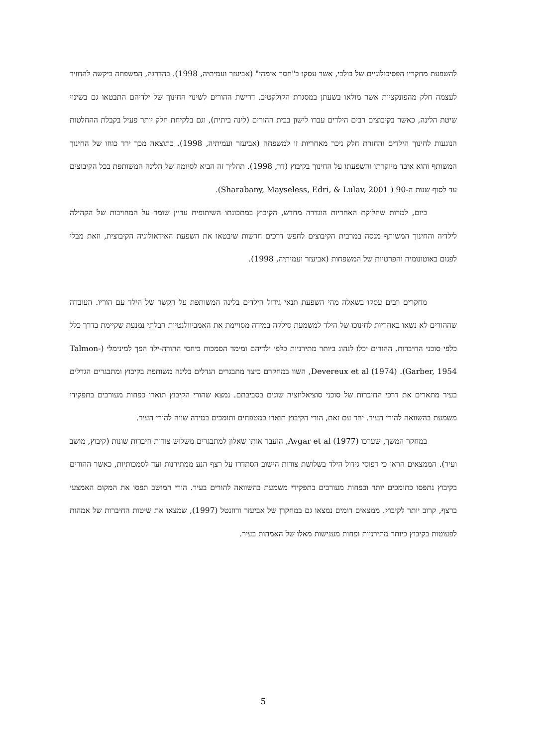להשפעת מחקריו הפסיכולוגיים של בולבי, אשר עסקו ב"חסך אימהי" (אביעזר ועמיתיה, 1998). בהדרגה, המשפחה ביקשה להחזיר לעצמה חלק מהפונקציות אשר מולאו בשעתן במסגרת הקולקטיב. דרישת ההורים לשינוי החינוך של ילדיהם התבטאו גם בשינוי שיטת הלינה, כאשר בקיבוצים רבים הילדים עברו לישון בבית ההורים (לינה ביתית), וגם בלקיחת חלק יותר פעיל בקבלת ההחלטות הנוגעות לחינוך הילדים והחזרת חלק ניכר מאחריות זו למשפחה (אביעזר ועמיתיה, 1998). כתוצאה מכך ירד כוחו של החינוך המשותף והוא איבד מיוקרתו והשפעתו על החינוך בקיבוץ (דר, 1998). תהליך זה הביא לסיומה של הלינה המשותפת בכל הקיבוצים עד לסוף שנות ה-90 ( Sharabany, Mayseless, Edri, & Lulav, 2001).
כיום, למרות שחלוקת האחריות הוגדרה מחדש, הקיבוץ במתכונתו השיתופית עדיין שומר על המחויבות של הקהילה לילדיה והחינוך המשותף מנסה במרבית הקיבוצים לחפש דרכים חדשות שיבטאו את השפעת האידאולוגיה הקיבוצית, וזאת מבלי לפגום באוטונומיה והפרטיות של המשפחות (אביעזר ועמיתיה, 1998).
מחקרים רבים עסקו בשאלה מהי השפעת תנאי גידול הילדים בלינה המשותפת על הקשר של הילד עם הוריו. העובדה שההורים לא נשאו באחריות לחינוכו של הילד למשמעת סילקה במידה מסויימת את האמביוולנטיות הבלתי נמנעת שקיימת בדרך כלל כלפי סוכני החיברות. ההורים יכלו לנהוג ביותר מתירניות כלפי ילדיהם ומימד הסמכות ביחסי ההורה-ילד הפך למינימלי (Talmon-Garber, 1954). Devereux et al (1974), השוו במחקרם כיצד מתבגרים הגדלים בלינה משותפת בקיבוץ ומתבגרים הגדלים בעיר מתארים את דרכי החיברות של סוכני סוציאליזציה שונים בסביבתם. נמצא שהורי הקיבוץ תוארו כפחות מעורבים בתפקידי משמעת בהשוואה להורי העיר. יחד עם זאת, הורי הקיבוץ תוארו כמטפחים ותומכים במידה שווה להורי העיר.
במחקר המשך, שערכו Avgar et al (1977), הועבר אותו שאלון למתבגרים משלוש צורות חיברות שונות (קיבוץ, מושב ועיר). הממצאים הראו כי דפוסי גידול הילד בשלושת צורות הישוב הסתדרו על רצף הנע ממתירנות ועד לסמכותיות, כאשר ההורים בקיבוץ נתפסו כתומכים יותר וכפחות מעורבים בתפקידי משמעת בהשוואה להורים בעיר. הורי המושב תפסו את המקום האמצעי ברצף, קרוב יותר לקיבוץ. ממצאים דומים נמצאו גם במחקרן של אביעזר ורוזנטל (1997), שמצאו את שיטות החיברות של אמהות לפעוטות בקיבוץ כיותר מתירניות ופחות מענישות מאלו של האמהות בעיר.
5